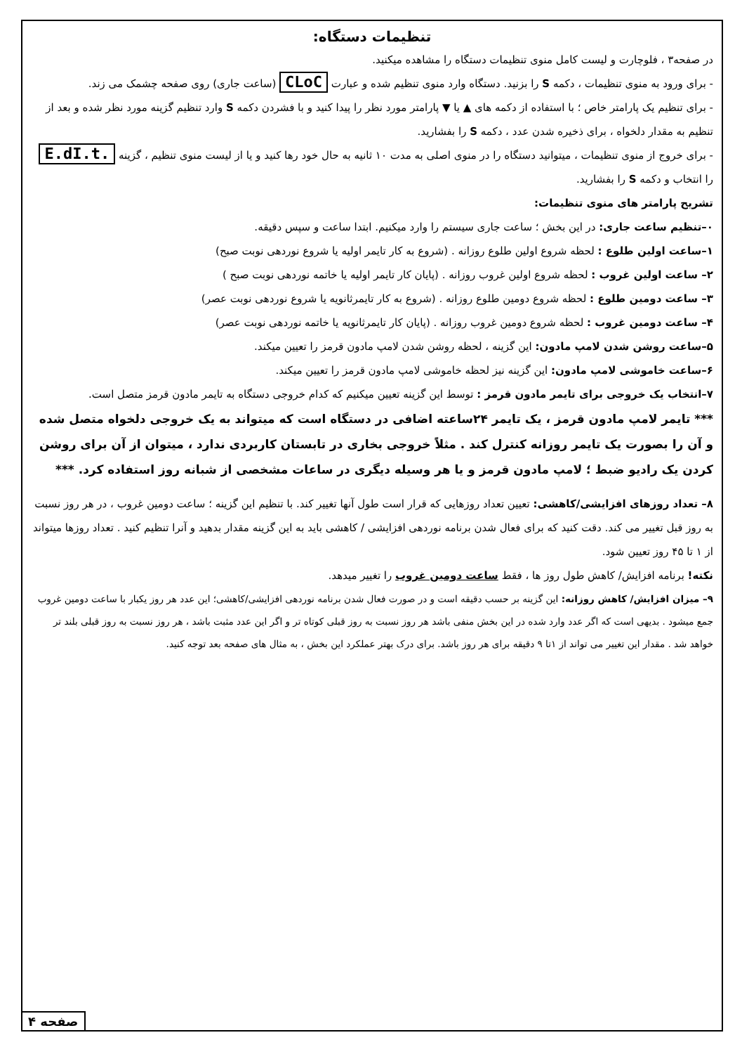تنظیمات دستگاه:
در صفحه۳ ، فلوچارت و لیست کامل منوی تنظیمات دستگاه را مشاهده میکنید.
- برای ورود به منوی تنظیمات ، دکمه S را بزنید. دستگاه وارد منوی تنظیم شده و عبارت CLoC (ساعت جاری) روی صفحه چشمک می زند.
- برای تنظیم یک پارامتر خاص ؛ با استفاده از دکمه های ▲ یا ▼ پارامتر مورد نظر را پیدا کنید و با فشردن دکمه S وارد تنظیم گزینه مورد نظر شده و بعد از تنظیم به مقدار دلخواه ، برای ذخیره شدن عدد ، دکمه S را بفشارید.
- برای خروج از منوی تنظیمات ، میتوانید دستگاه را در منوی اصلی به مدت ۱۰ ثانیه به حال خود رها کنید و یا از لیست منوی تنظیم ، گزینه E.dI.t. را انتخاب و دکمه S را بفشارید.
تشریح پارامتر های منوی تنظیمات:
۰–تنظیم ساعت جاری: در این بخش ؛ ساعت جاری سیستم را وارد میکنیم. ابتدا ساعت و سپس دقیقه.
۱–ساعت اولین طلوع : لحظه شروع اولین طلوع روزانه . (شروع به کار تایمر اولیه یا شروع نوردهی نوبت صبح)
۲– ساعت اولین غروب : لحظه شروع اولین غروب روزانه . (پایان کار تایمر اولیه یا خاتمه نوردهی نوبت صبح )
۳– ساعت دومین طلوع : لحظه شروع دومین طلوع روزانه . (شروع به کار تایمرثانویه یا شروع نوردهی نوبت عصر)
۴– ساعت دومین غروب : لحظه شروع دومین غروب روزانه . (پایان کار تایمرثانویه یا خاتمه نوردهی نوبت عصر)
۵–ساعت روشن شدن لامپ مادون: این گزینه ، لحظه روشن شدن لامپ مادون قرمز را تعیین میکند.
۶–ساعت خاموشی لامپ مادون: این گزینه نیز لحظه خاموشی لامپ مادون قرمز را تعیین میکند.
۷–انتخاب یک خروجی برای تایمر مادون قرمز : توسط این گزینه تعیین میکنیم که کدام خروجی دستگاه به تایمر مادون قرمز متصل است.
*** تایمر لامپ مادون قرمز ، یک تایمر ۲۴ساعته اضافی در دستگاه است که میتواند به یک خروجی دلخواه متصل شده و آن را بصورت یک تایمر روزانه کنترل کند . مثلاً خروجی بخاری در تابستان کاربردی ندارد ، میتوان از آن برای روشن کردن یک رادیو ضبط ؛ لامپ مادون قرمز و یا هر وسیله دیگری در ساعات مشخصی از شبانه روز استفاده کرد. ***
۸– تعداد روزهای افزایشی/کاهشی: تعیین تعداد روزهایی که قرار است طول آنها تغییر کند. با تنظیم این گزینه ؛ ساعت دومین غروب ، در هر روز نسبت به روز قبل تغییر می کند. دقت کنید که برای فعال شدن برنامه نوردهی افزایشی / کاهشی باید به این گزینه مقدار بدهید و آنرا تنظیم کنید . تعداد روزها میتواند از ۱ تا ۴۵ روز تعیین شود.
نکته! برنامه افزایش/ کاهش طول روز ها ، فقط ساعت دومین غروب را تغییر میدهد.
۹– میزان افزایش/ کاهش روزانه: این گزینه بر حسب دقیقه است و در صورت فعال شدن برنامه نوردهی افزایشی/کاهشی؛ این عدد هر روز یکبار با ساعت دومین غروب جمع میشود . بدیهی است که اگر عدد وارد شده در این بخش منفی باشد هر روز نسبت به روز قبلی کوتاه تر و اگر این عدد مثبت باشد ، هر روز نسبت به روز قبلی بلند تر خواهد شد . مقدار این تغییر می تواند از ۱تا ۹ دقیقه برای هر روز باشد. برای درک بهتر عملکرد این بخش ، به مثال های صفحه بعد توجه کنید.
صفحه ۴